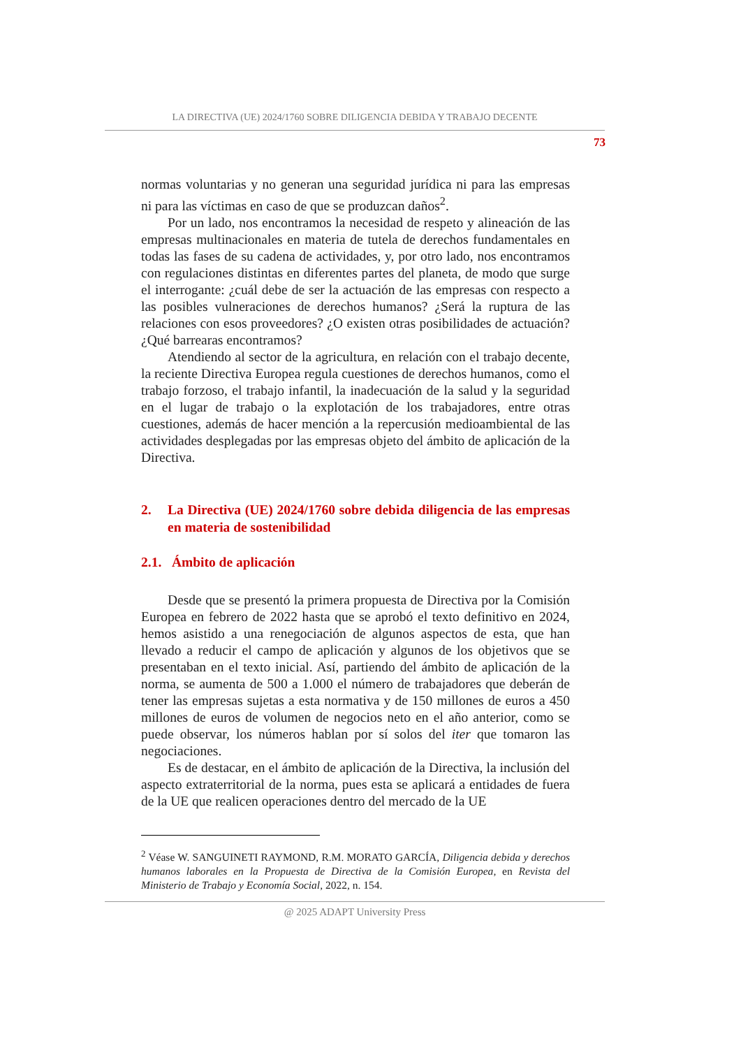LA DIRECTIVA (UE) 2024/1760 SOBRE DILIGENCIA DEBIDA Y TRABAJO DECENTE
73
normas voluntarias y no generan una seguridad jurídica ni para las empresas ni para las víctimas en caso de que se produzcan daños<sup>2</sup>.
Por un lado, nos encontramos la necesidad de respeto y alineación de las empresas multinacionales en materia de tutela de derechos fundamentales en todas las fases de su cadena de actividades, y, por otro lado, nos encontramos con regulaciones distintas en diferentes partes del planeta, de modo que surge el interrogante: ¿cuál debe de ser la actuación de las empresas con respecto a las posibles vulneraciones de derechos humanos? ¿Será la ruptura de las relaciones con esos proveedores? ¿O existen otras posibilidades de actuación? ¿Qué barrearas encontramos?
Atendiendo al sector de la agricultura, en relación con el trabajo decente, la reciente Directiva Europea regula cuestiones de derechos humanos, como el trabajo forzoso, el trabajo infantil, la inadecuación de la salud y la seguridad en el lugar de trabajo o la explotación de los trabajadores, entre otras cuestiones, además de hacer mención a la repercusión medioambiental de las actividades desplegadas por las empresas objeto del ámbito de aplicación de la Directiva.
2. La Directiva (UE) 2024/1760 sobre debida diligencia de las empresas en materia de sostenibilidad
2.1. Ámbito de aplicación
Desde que se presentó la primera propuesta de Directiva por la Comisión Europea en febrero de 2022 hasta que se aprobó el texto definitivo en 2024, hemos asistido a una renegociación de algunos aspectos de esta, que han llevado a reducir el campo de aplicación y algunos de los objetivos que se presentaban en el texto inicial. Así, partiendo del ámbito de aplicación de la norma, se aumenta de 500 a 1.000 el número de trabajadores que deberán de tener las empresas sujetas a esta normativa y de 150 millones de euros a 450 millones de euros de volumen de negocios neto en el año anterior, como se puede observar, los números hablan por sí solos del iter que tomaron las negociaciones.
Es de destacar, en el ámbito de aplicación de la Directiva, la inclusión del aspecto extraterritorial de la norma, pues esta se aplicará a entidades de fuera de la UE que realicen operaciones dentro del mercado de la UE
<sup>2</sup> Véase W. SANGUINETI RAYMOND, R.M. MORATO GARCÍA, Diligencia debida y derechos humanos laborales en la Propuesta de Directiva de la Comisión Europea, en Revista del Ministerio de Trabajo y Economía Social, 2022, n. 154.
@ 2025 ADAPT University Press